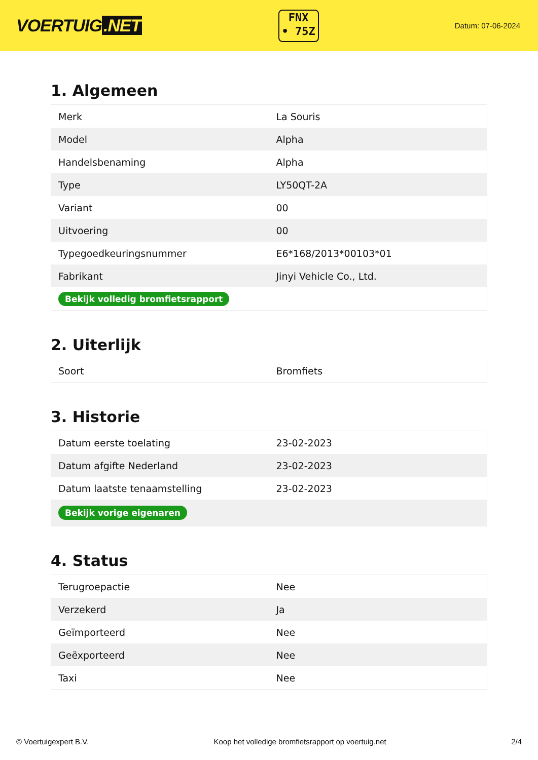VOERTUIG.NET
FNX
• 75Z
Datum: 07-06-2024
1. Algemeen
| Merk | La Souris |
| Model | Alpha |
| Handelsbenaming | Alpha |
| Type | LY50QT-2A |
| Variant | 00 |
| Uitvoering | 00 |
| Typegoedkeuringsnummer | E6*168/2013*00103*01 |
| Fabrikant | Jinyi Vehicle Co., Ltd. |
| Bekijk volledig bromfietsrapport | |
2. Uiterlijk
| Soort | Bromfiets |
3. Historie
| Datum eerste toelating | 23-02-2023 |
| Datum afgifte Nederland | 23-02-2023 |
| Datum laatste tenaamstelling | 23-02-2023 |
| Bekijk vorige eigenaren | |
4. Status
| Terugroepactie | Nee |
| Verzekerd | Ja |
| Geïmporteerd | Nee |
| Geëxporteerd | Nee |
| Taxi | Nee |
© Voertuigexpert B.V. Koop het volledige bromfietsrapport op voertuig.net 2/4